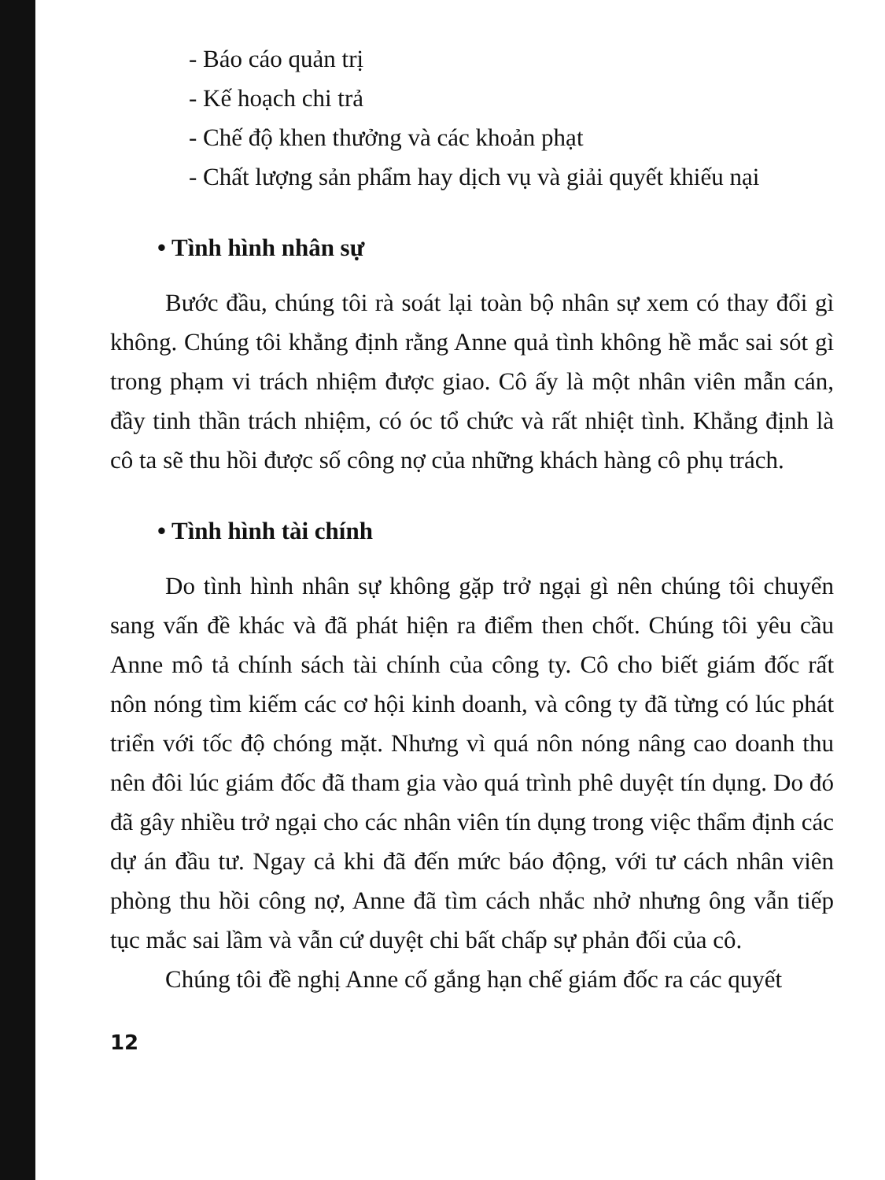- Báo cáo quản trị
- Kế hoạch chi trả
- Chế độ khen thưởng và các khoản phạt
- Chất lượng sản phẩm hay dịch vụ và giải quyết khiếu nại
• Tình hình nhân sự
Bước đầu, chúng tôi rà soát lại toàn bộ nhân sự xem có thay đổi gì không. Chúng tôi khẳng định rằng Anne quả tình không hề mắc sai sót gì trong phạm vi trách nhiệm được giao. Cô ấy là một nhân viên mẫn cán, đầy tinh thần trách nhiệm, có óc tổ chức và rất nhiệt tình. Khẳng định là cô ta sẽ thu hồi được số công nợ của những khách hàng cô phụ trách.
• Tình hình tài chính
Do tình hình nhân sự không gặp trở ngại gì nên chúng tôi chuyển sang vấn đề khác và đã phát hiện ra điểm then chốt. Chúng tôi yêu cầu Anne mô tả chính sách tài chính của công ty. Cô cho biết giám đốc rất nôn nóng tìm kiếm các cơ hội kinh doanh, và công ty đã từng có lúc phát triển với tốc độ chóng mặt. Nhưng vì quá nôn nóng nâng cao doanh thu nên đôi lúc giám đốc đã tham gia vào quá trình phê duyệt tín dụng. Do đó đã gây nhiều trở ngại cho các nhân viên tín dụng trong việc thẩm định các dự án đầu tư. Ngay cả khi đã đến mức báo động, với tư cách nhân viên phòng thu hồi công nợ, Anne đã tìm cách nhắc nhở nhưng ông vẫn tiếp tục mắc sai lầm và vẫn cứ duyệt chi bất chấp sự phản đối của cô.
Chúng tôi đề nghị Anne cố gắng hạn chế giám đốc ra các quyết
12